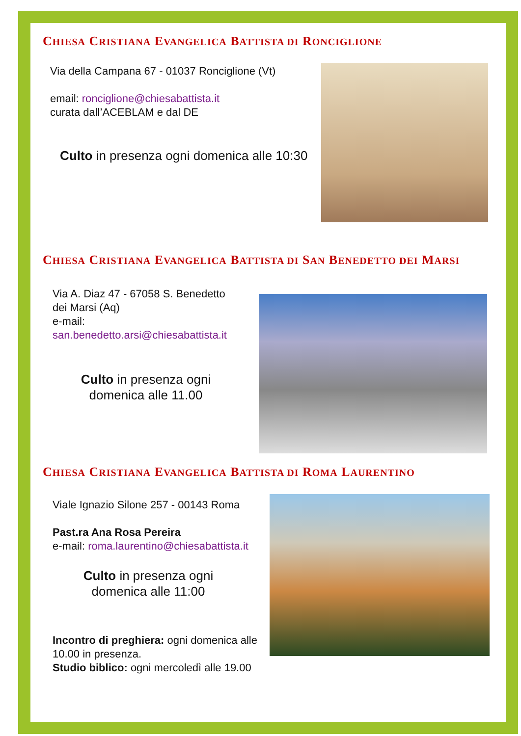CHIESA CRISTIANA EVANGELICA BATTISTA DI RONCIGLIONE
Via della Campana 67 - 01037 Ronciglione (Vt)
email: ronciglione@chiesabattista.it
curata dall’ACEBLAM e dal DE
Culto in presenza ogni domenica alle 10:30
CHIESA CRISTIANA EVANGELICA BATTISTA DI SAN BENEDETTO DEI MARSI
Via A. Diaz 47 - 67058 S. Benedetto dei Marsi (Aq)
e-mail:
san.benedetto.arsi@chiesabattista.it
Culto in presenza ogni domenica alle 11.00
CHIESA CRISTIANA EVANGELICA BATTISTA DI ROMA LAURENTINO
Viale Ignazio Silone 257 - 00143 Roma
Past.ra Ana Rosa Pereira
e-mail: roma.laurentino@chiesabattista.it
Culto in presenza ogni domenica alle 11:00
Incontro di preghiera: ogni domenica alle 10.00 in presenza.
Studio biblico: ogni mercoledì alle 19.00